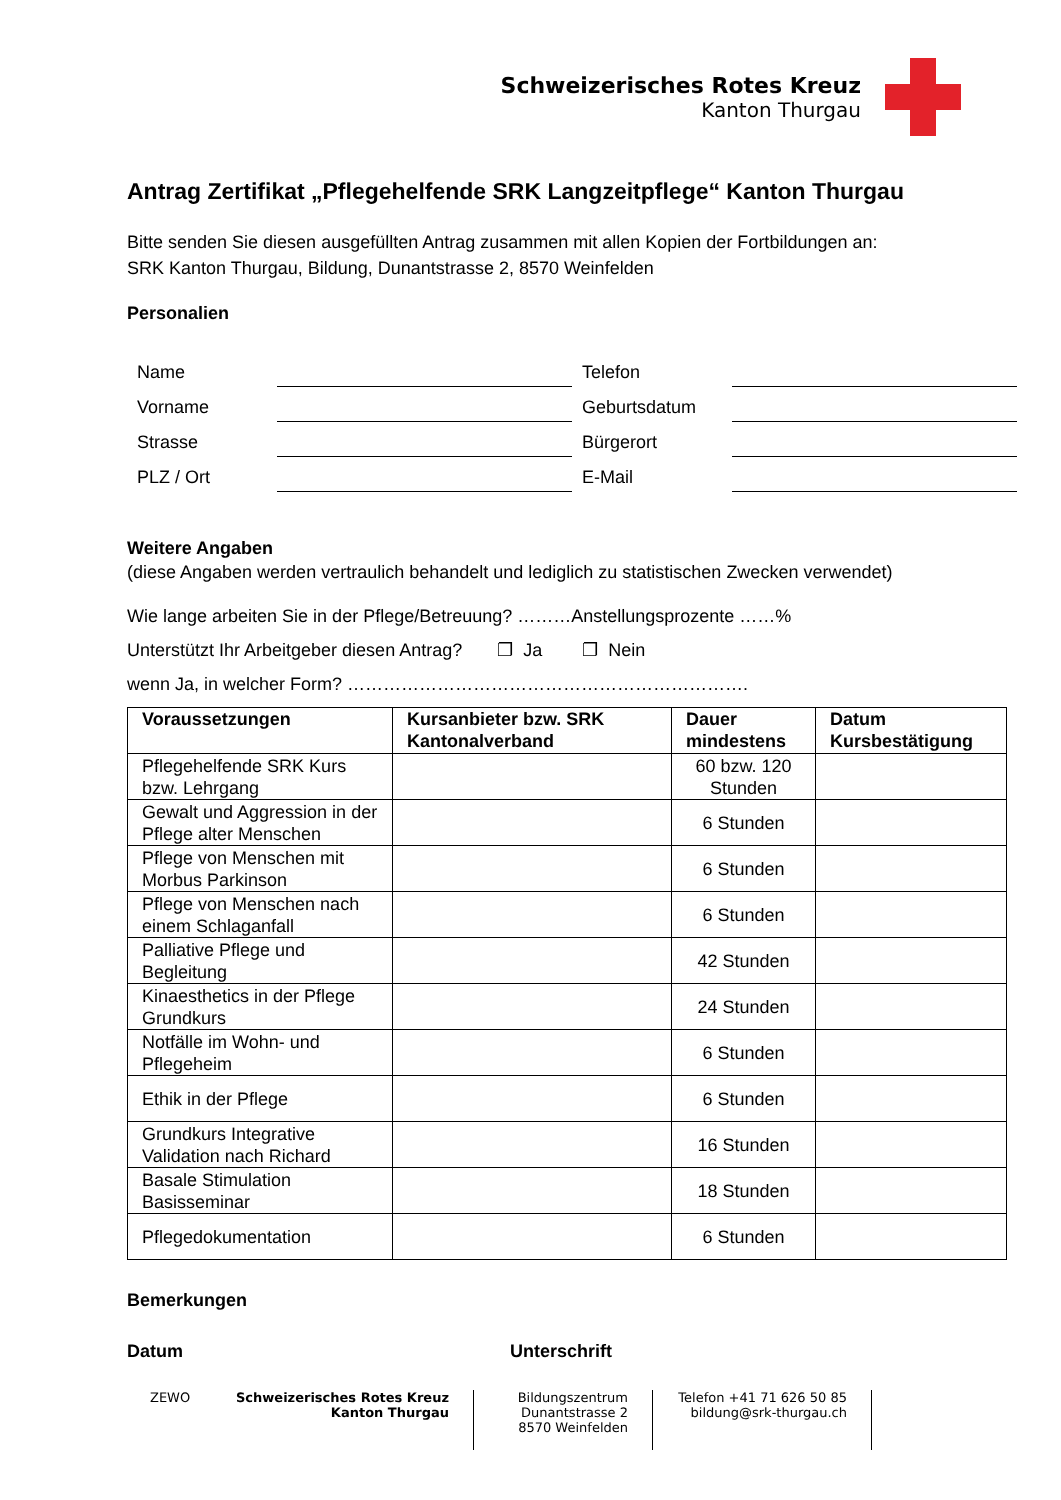Schweizerisches Rotes Kreuz
Kanton Thurgau
Antrag Zertifikat „Pflegehelfende SRK Langzeitpflege“ Kanton Thurgau
Bitte senden Sie diesen ausgefüllten Antrag zusammen mit allen Kopien der Fortbildungen an:
SRK Kanton Thurgau, Bildung, Dunantstrasse 2, 8570 Weinfelden
Personalien
Name
Telefon
Vorname
Geburtsdatum
Strasse
Bürgerort
PLZ / Ort
E-Mail
Weitere Angaben
(diese Angaben werden vertraulich behandelt und lediglich zu statistischen Zwecken verwendet)
Wie lange arbeiten Sie in der Pflege/Betreuung? ………Anstellungsprozente ……%
Unterstützt Ihr Arbeitgeber diesen Antrag? ❐ Ja ❐ Nein
wenn Ja, in welcher Form? ………………………………………………………….
| Voraussetzungen | Kursanbieter bzw. SRK Kantonalverband | Dauer mindestens | Datum Kursbestätigung |
| --- | --- | --- | --- |
| Pflegehelfende SRK Kurs bzw. Lehrgang | | 60 bzw. 120 Stunden | |
| Gewalt und Aggression in der Pflege alter Menschen | | 6 Stunden | |
| Pflege von Menschen mit Morbus Parkinson | | 6 Stunden | |
| Pflege von Menschen nach einem Schlaganfall | | 6 Stunden | |
| Palliative Pflege und Begleitung | | 42 Stunden | |
| Kinaesthetics in der Pflege Grundkurs | | 24 Stunden | |
| Notfälle im Wohn- und Pflegeheim | | 6 Stunden | |
| Ethik in der Pflege | | 6 Stunden | |
| Grundkurs Integrative Validation nach Richard | | 16 Stunden | |
| Basale Stimulation Basisseminar | | 18 Stunden | |
| Pflegedokumentation | | 6 Stunden | |
Bemerkungen
Datum Unterschrift
ZEWO Schweizerisches Rotes Kreuz
Kanton Thurgau
Bildungszentrum
Dunantstrasse 2
8570 Weinfelden
Telefon +41 71 626 50 85
bildung@srk-thurgau.ch